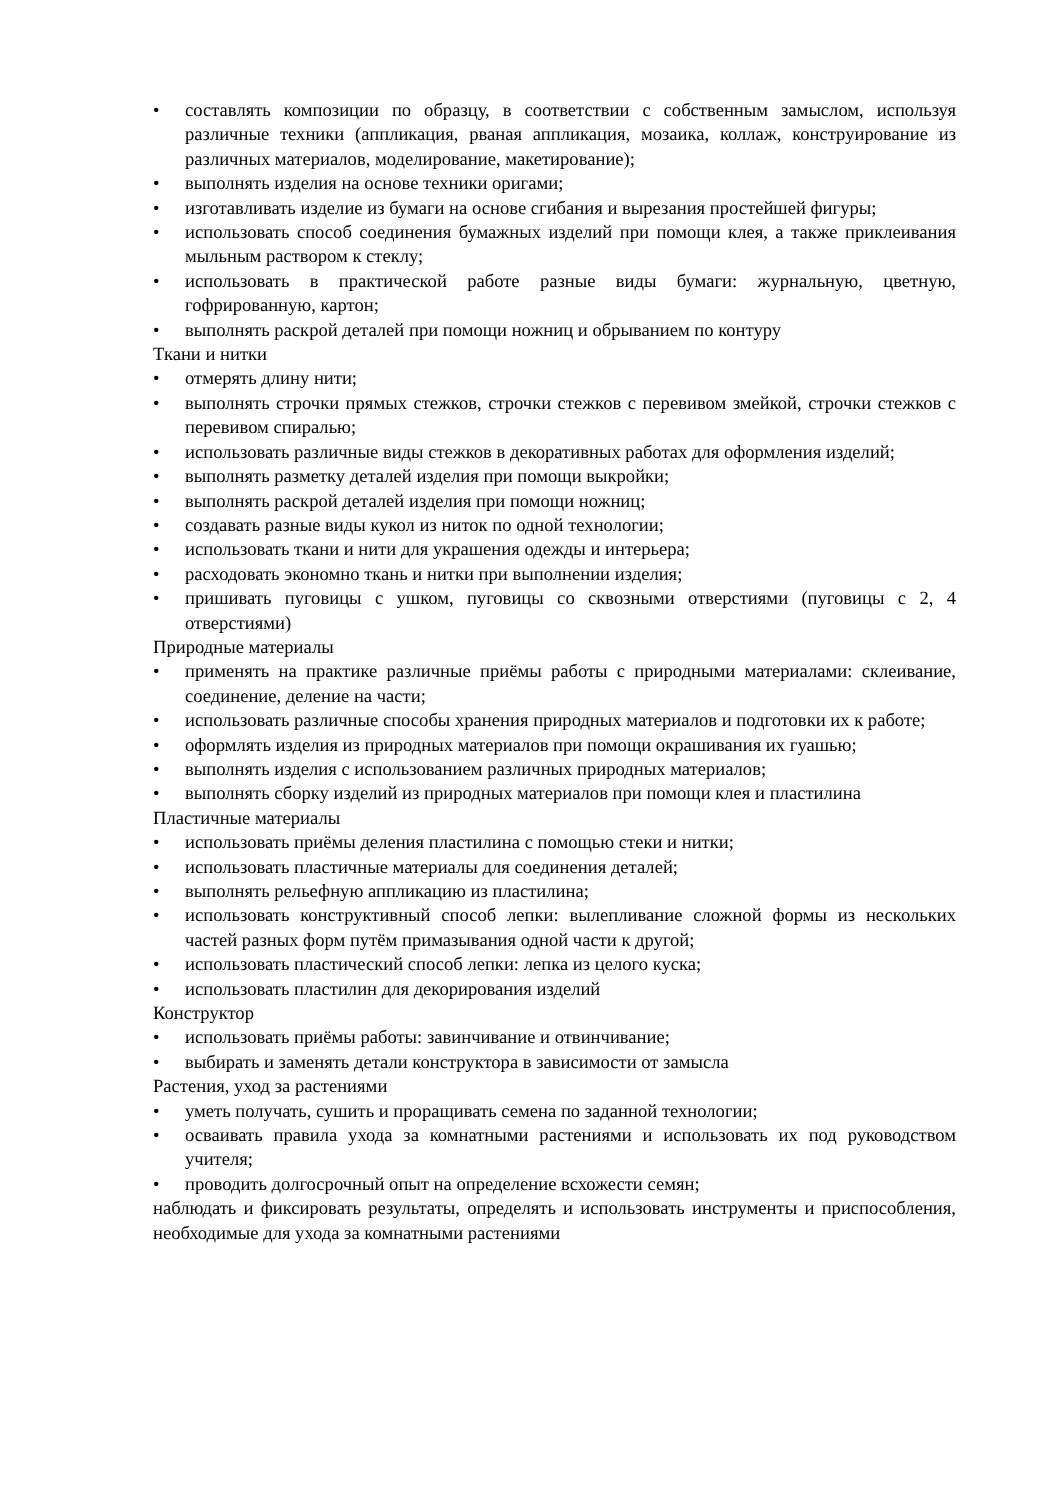• составлять композиции по образцу, в соответствии с собственным замыслом, используя различные техники (аппликация, рваная аппликация, мозаика, коллаж, конструирование из различных материалов, моделирование, макетирование);
• выполнять изделия на основе техники оригами;
• изготавливать изделие из бумаги на основе сгибания и вырезания простейшей фигуры;
• использовать способ соединения бумажных изделий при помощи клея, а также приклеивания мыльным раствором к стеклу;
• использовать в практической работе разные виды бумаги: журнальную, цветную, гофрированную, картон;
• выполнять раскрой деталей при помощи ножниц и обрыванием по контуру
Ткани и нитки
• отмерять длину нити;
• выполнять строчки прямых стежков, строчки стежков с перевивом змейкой, строчки стежков с перевивом спиралью;
• использовать различные виды стежков в декоративных работах для оформления изделий;
• выполнять разметку деталей изделия при помощи выкройки;
• выполнять раскрой деталей изделия при помощи ножниц;
• создавать разные виды кукол из ниток по одной технологии;
• использовать ткани и нити для украшения одежды и интерьера;
• расходовать экономно ткань и нитки при выполнении изделия;
• пришивать пуговицы с ушком, пуговицы со сквозными отверстиями (пуговицы с 2, 4 отверстиями)
Природные материалы
• применять на практике различные приёмы работы с природными материалами: склеивание, соединение, деление на части;
• использовать различные способы хранения природных материалов и подготовки их к работе;
• оформлять изделия из природных материалов при помощи окрашивания их гуашью;
• выполнять изделия с использованием различных природных материалов;
• выполнять сборку изделий из природных материалов при помощи клея и пластилина
Пластичные материалы
• использовать приёмы деления пластилина с помощью стеки и нитки;
• использовать пластичные материалы для соединения деталей;
• выполнять рельефную аппликацию из пластилина;
• использовать конструктивный способ лепки: вылепливание сложной формы из нескольких частей разных форм путём примазывания одной части к другой;
• использовать пластический способ лепки: лепка из целого куска;
• использовать пластилин для декорирования изделий
Конструктор
• использовать приёмы работы: завинчивание и отвинчивание;
• выбирать и заменять детали конструктора в зависимости от замысла
Растения, уход за растениями
• уметь получать, сушить и проращивать семена по заданной технологии;
• осваивать правила ухода за комнатными растениями и использовать их под руководством учителя;
• проводить долгосрочный опыт на определение всхожести семян;
наблюдать и фиксировать результаты, определять и использовать инструменты и приспособления, необходимые для ухода за комнатными растениями